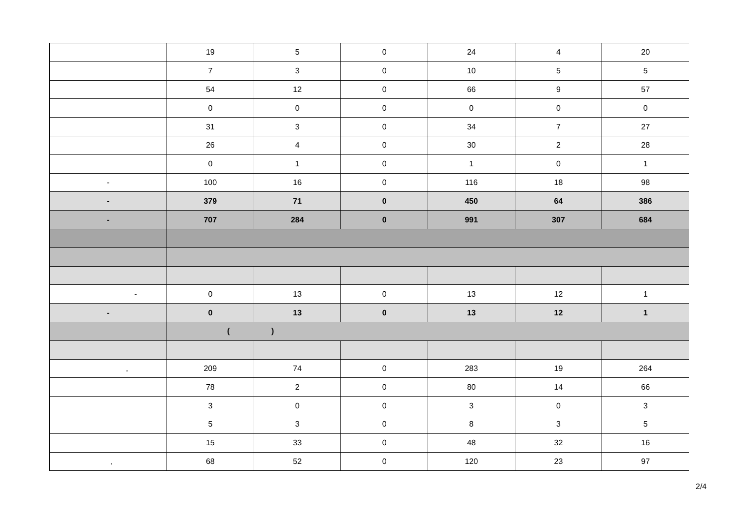| | 19 | 5 | 0 | 24 | 4 | 20 |
| | 7 | 3 | 0 | 10 | 5 | 5 |
| | 54 | 12 | 0 | 66 | 9 | 57 |
| | 0 | 0 | 0 | 0 | 0 | 0 |
| | 31 | 3 | 0 | 34 | 7 | 27 |
| | 26 | 4 | 0 | 30 | 2 | 28 |
| | 0 | 1 | 0 | 1 | 0 | 1 |
| - | 100 | 16 | 0 | 116 | 18 | 98 |
| - | 379 | 71 | 0 | 450 | 64 | 386 |
| - | 707 | 284 | 0 | 991 | 307 | 684 |
| - | 0 | 13 | 0 | 13 | 12 | 1 |
| - | 0 | 13 | 0 | 13 | 12 | 1 |
| | ( ) | | | | | |
| , | 209 | 74 | 0 | 283 | 19 | 264 |
| | 78 | 2 | 0 | 80 | 14 | 66 |
| | 3 | 0 | 0 | 3 | 0 | 3 |
| | 5 | 3 | 0 | 8 | 3 | 5 |
| | 15 | 33 | 0 | 48 | 32 | 16 |
| , | 68 | 52 | 0 | 120 | 23 | 97 |
2/4